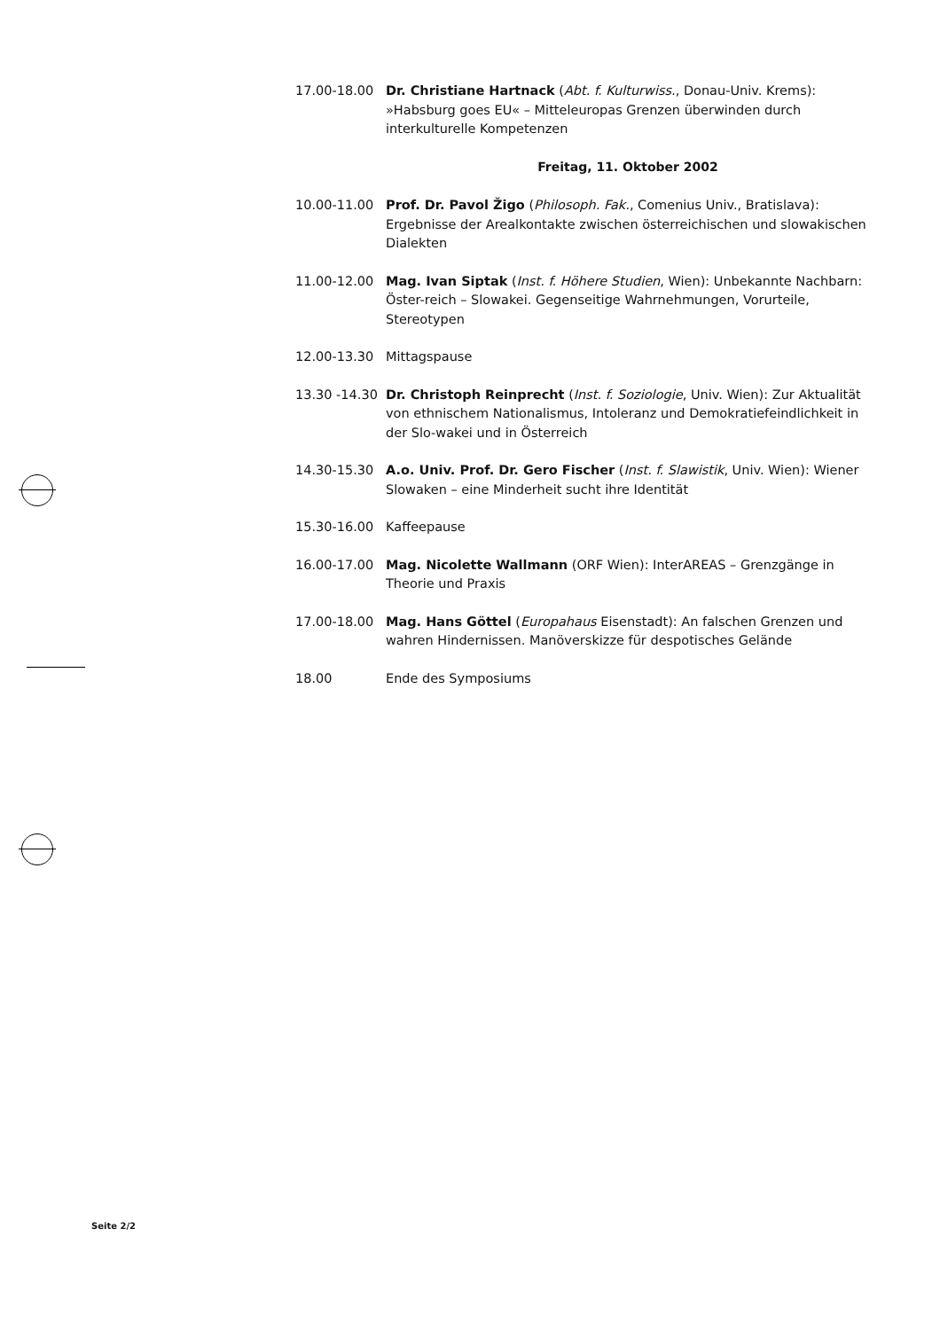17.00-18.00 Dr. Christiane Hartnack (Abt. f. Kulturwiss., Donau-Univ. Krems): »Habsburg goes EU« – Mitteleuropas Grenzen überwinden durch interkulturelle Kompetenzen
Freitag, 11. Oktober 2002
10.00-11.00 Prof. Dr. Pavol Žigo (Philosoph. Fak., Comenius Univ., Bratislava): Ergebnisse der Arealkontakte zwischen österreichischen und slowakischen Dialekten
11.00-12.00 Mag. Ivan Siptak (Inst. f. Höhere Studien, Wien): Unbekannte Nachbarn: Öster-reich – Slowakei. Gegenseitige Wahrnehmungen, Vorurteile, Stereotypen
12.00-13.30 Mittagspause
13.30 -14.30
Dr. Christoph Reinprecht (Inst. f. Soziologie, Univ. Wien): Zur Aktualität von ethnischem Nationalismus, Intoleranz und Demokratiefeindlichkeit in der Slo-wakei und in Österreich
14.30-15.30 A.o. Univ. Prof. Dr. Gero Fischer (Inst. f. Slawistik, Univ. Wien): Wiener Slowaken – eine Minderheit sucht ihre Identität
15.30-16.00 Kaffeepause
16.00-17.00 Mag. Nicolette Wallmann (ORF Wien): InterAREAS – Grenzgänge in Theorie und Praxis
17.00-18.00 Mag. Hans Göttel (Europahaus Eisenstadt): An falschen Grenzen und wahren Hindernissen. Manöverskizze für despotisches Gelände
18.00 Ende des Symposiums
Seite 2/2